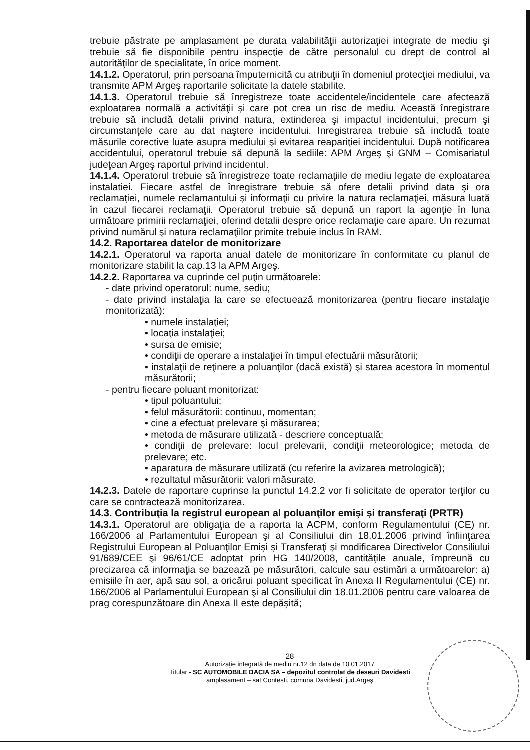trebuie păstrate pe amplasament pe durata valabilităţii autorizaţiei integrate de mediu şi trebuie să fie disponibile pentru inspecţie de către personalul cu drept de control al autorităţilor de specialitate, în orice moment.
14.1.2. Operatorul, prin persoana împuternicită cu atribuţii în domeniul protecţiei mediului, va transmite APM Argeş raportarile solicitate la datele stabilite.
14.1.3. Operatorul trebuie să înregistreze toate accidentele/incidentele care afectează exploatarea normală a activităţii şi care pot crea un risc de mediu. Această înregistrare trebuie să includă detalii privind natura, extinderea şi impactul incidentului, precum şi circumstanţele care au dat naştere incidentului. Inregistrarea trebuie să includă toate măsurile corective luate asupra mediului şi evitarea reapariţiei incidentului. După notificarea accidentului, operatorul trebuie să depună la sediile: APM Argeş şi GNM – Comisariatul judeţean Argeş raportul privind incidentul.
14.1.4. Operatorul trebuie să înregistreze toate reclamaţiile de mediu legate de exploatarea instalatiei. Fiecare astfel de înregistrare trebuie să ofere detalii privind data şi ora reclamaţiei, numele reclamantului şi informaţii cu privire la natura reclamaţiei, măsura luată în cazul fiecarei reclamaţii. Operatorul trebuie să depună un raport la agenţie în luna următoare primirii reclamaţiei, oferind detalii despre orice reclamaţie care apare. Un rezumat privind numărul şi natura reclamaţiilor primite trebuie inclus în RAM.
14.2. Raportarea datelor de monitorizare
14.2.1. Operatorul va raporta anual datele de monitorizare în conformitate cu planul de monitorizare stabilit la cap.13 la APM Argeş.
14.2.2. Raportarea va cuprinde cel puţin următoarele:
- date privind operatorul: nume, sediu;
- date privind instalaţia la care se efectuează monitorizarea (pentru fiecare instalaţie monitorizată):
• numele instalaţiei;
• locaţia instalaţiei;
• sursa de emisie;
• condiţii de operare a instalaţiei în timpul efectuării măsurătorii;
• instalaţii de reţinere a poluanţilor (dacă există) şi starea acestora în momentul măsurătorii;
- pentru fiecare poluant monitorizat:
• tipul poluantului;
• felul măsurătorii: continuu, momentan;
• cine a efectuat prelevare şi măsurarea;
• metoda de măsurare utilizată - descriere conceptuală;
• condiţii de prelevare: locul prelevarii, condiţii meteorologice; metoda de prelevare; etc.
• aparatura de măsurare utilizată (cu referire la avizarea metrologică);
• rezultatul măsurătorii: valori măsurate.
14.2.3. Datele de raportare cuprinse la punctul 14.2.2 vor fi solicitate de operator terţilor cu care se contractează monitorizarea.
14.3. Contribuţia la registrul european al poluanţilor emişi şi transferaţi (PRTR)
14.3.1. Operatorul are obligaţia de a raporta la ACPM, conform Regulamentului (CE) nr. 166/2006 al Parlamentului European şi al Consiliului din 18.01.2006 privind înfiinţarea Registrului European al Poluanţilor Emişi şi Transferaţi şi modificarea Directivelor Consiliului 91/689/CEE şi 96/61/CE adoptat prin HG 140/2008, cantităţile anuale, împreună cu precizarea că informaţia se bazează pe măsurători, calcule sau estimări a următoarelor: a) emisiile în aer, apă sau sol, a oricărui poluant specificat în Anexa II Regulamentului (CE) nr. 166/2006 al Parlamentului European şi al Consiliului din 18.01.2006 pentru care valoarea de prag corespunzătoare din Anexa II este depăşită;
28
Autorizaţie integrată de mediu nr.12 dn data de 10.01.2017
Titular - SC AUTOMOBILE DACIA SA – depozitul controlat de deseuri Davidesti
amplasament – sat Contesti, comuna Davidesti, jud.Argeş